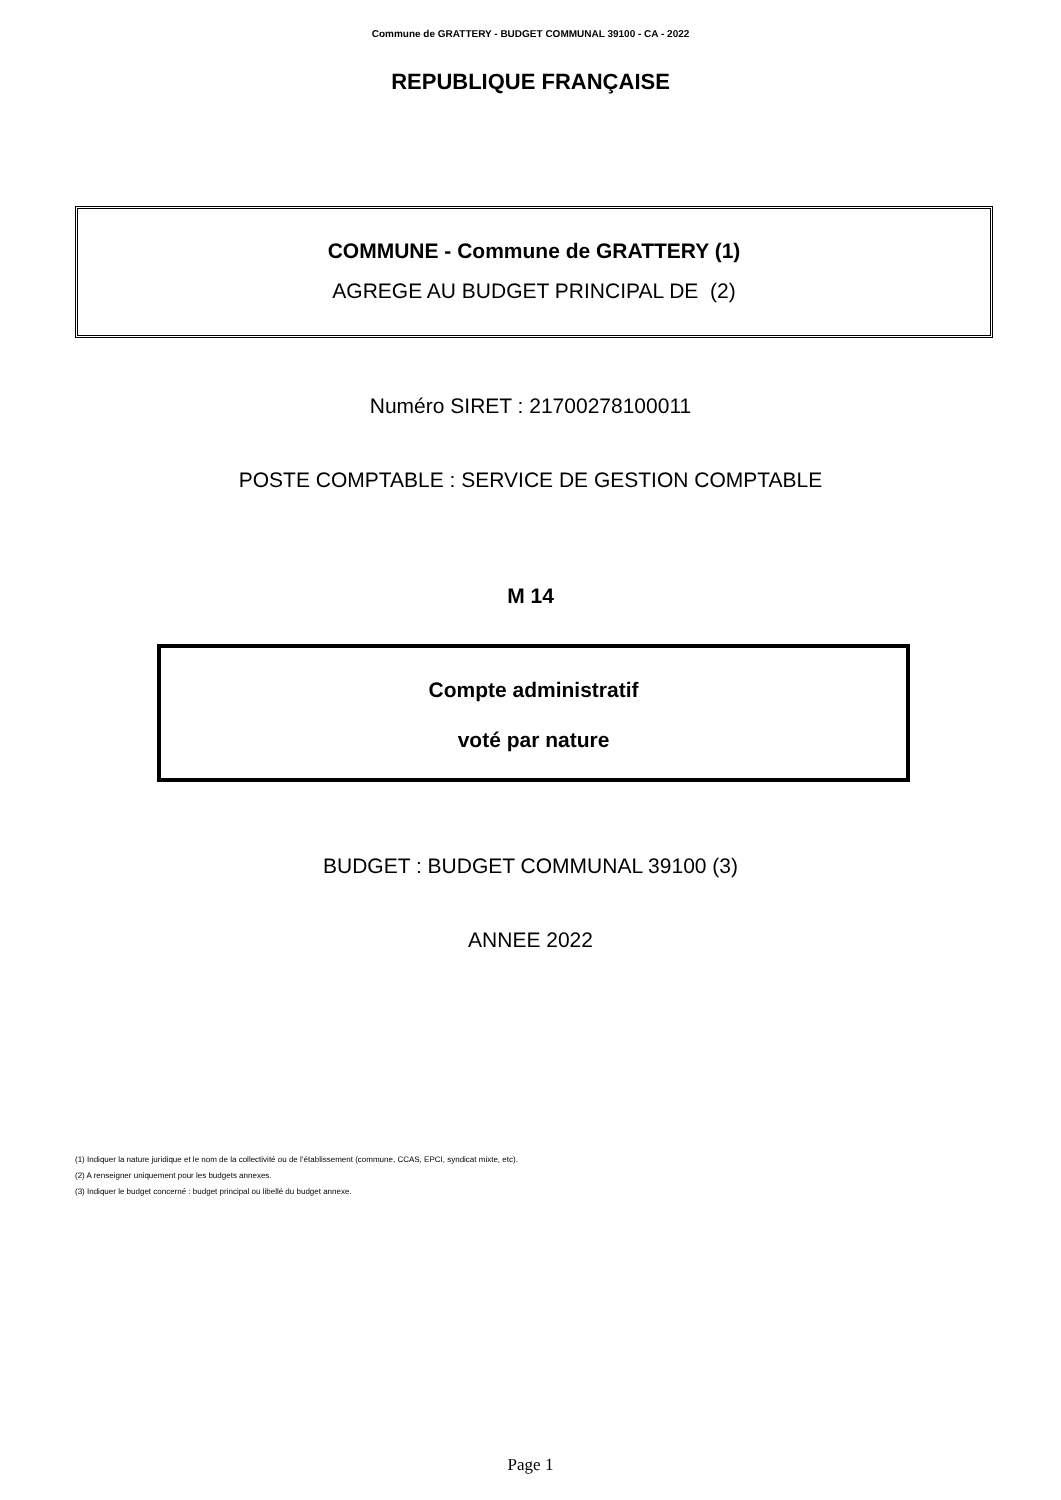Commune de GRATTERY - BUDGET COMMUNAL 39100 - CA - 2022
REPUBLIQUE FRANÇAISE
COMMUNE - Commune de GRATTERY (1)
AGREGE AU BUDGET PRINCIPAL DE (2)
Numéro SIRET : 21700278100011
POSTE COMPTABLE : SERVICE DE GESTION COMPTABLE
M 14
Compte administratif
voté par nature
BUDGET : BUDGET COMMUNAL 39100 (3)
ANNEE 2022
(1) Indiquer la nature juridique et le nom de la collectivité ou de l’établissement (commune, CCAS, EPCI, syndicat mixte, etc).
(2) A renseigner uniquement pour les budgets annexes.
(3) Indiquer le budget concerné : budget principal ou libellé du budget annexe.
Page 1